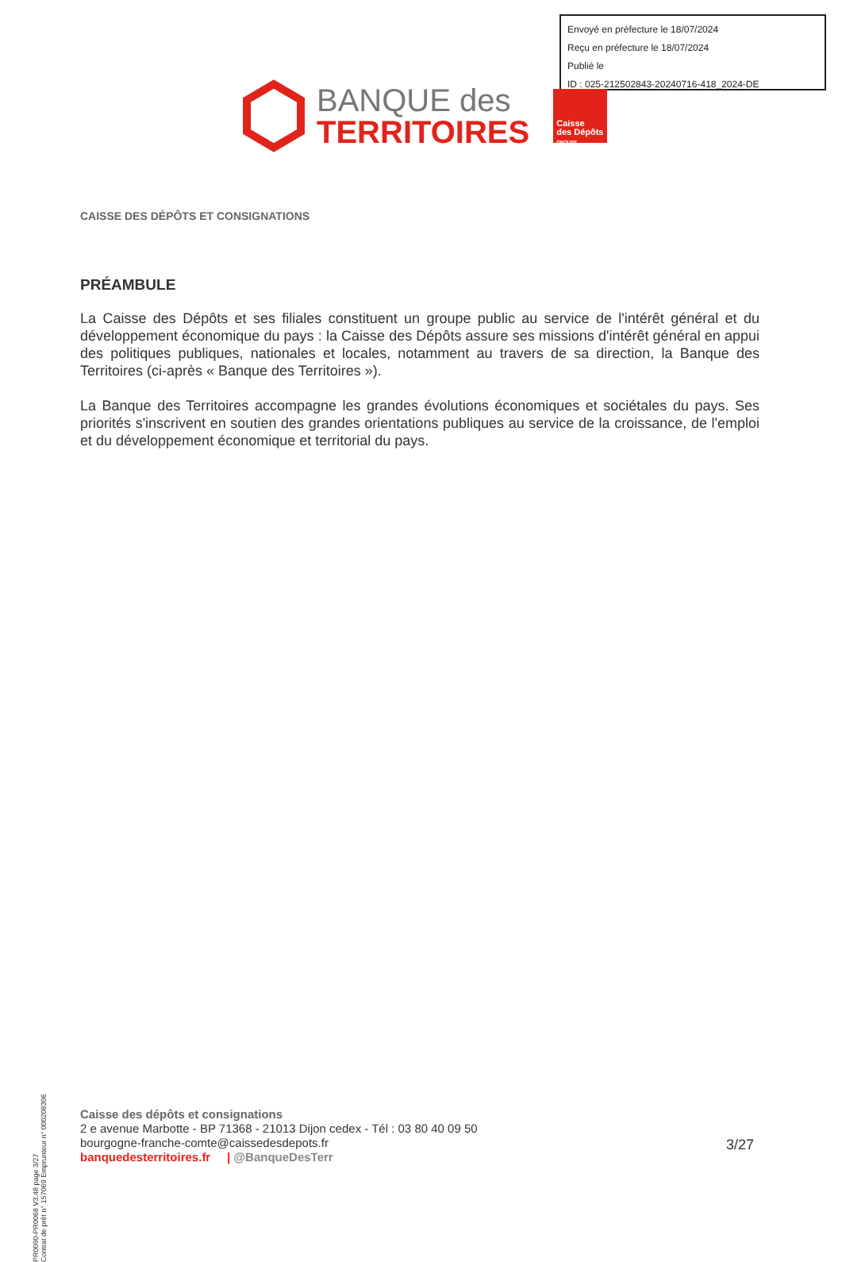Envoyé en préfecture le 18/07/2024
Reçu en préfecture le 18/07/2024
Publié le
ID : 025-212502843-20240716-418_2024-DE
BANQUE des
TERRITOIRES
Caisse
des Dépôts
GROUPE
CAISSE DES DÉPÔTS ET CONSIGNATIONS
PRÉAMBULE
La Caisse des Dépôts et ses filiales constituent un groupe public au service de l'intérêt général et du développement économique du pays : la Caisse des Dépôts assure ses missions d'intérêt général en appui des politiques publiques, nationales et locales, notamment au travers de sa direction, la Banque des Territoires (ci-après « Banque des Territoires »).
La Banque des Territoires accompagne les grandes évolutions économiques et sociétales du pays. Ses priorités s'inscrivent en soutien des grandes orientations publiques au service de la croissance, de l'emploi et du développement économique et territorial du pays.
PR0090-PR0068 V3.48 page 3/27
Contrat de prêt n° 157069 Emprunteur n° 000208306
Caisse des dépôts et consignations
2 e avenue Marbotte - BP 71368 - 21013 Dijon cedex - Tél : 03 80 40 09 50
bourgogne-franche-comte@caissedesdepots.fr
banquedesterritoires.fr | @BanqueDesTerr
3/27